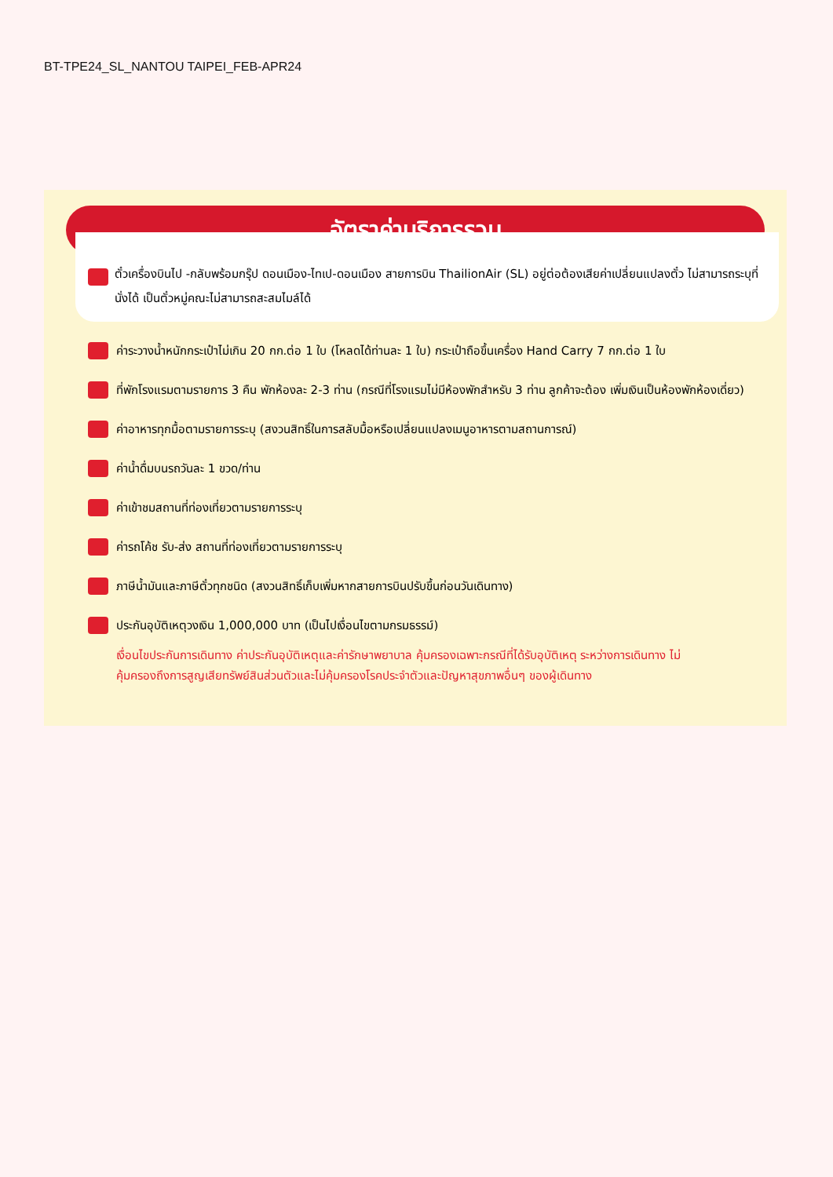BT-TPE24_SL_NANTOU TAIPEI_FEB-APR24
อัตราค่าบริการรวม
ตั๋วเครื่องบินไป -กลับพร้อมกรุ๊ป ดอนเมือง-ไทเป-ดอนเมือง สายการบิน ThailionAir (SL) อยู่ต่อต้องเสียค่าเปลี่ยนแปลงตั๋ว ไม่สามารถระบุที่นั่งได้ เป็นตั๋วหมู่คณะไม่สามารถสะสมไมล์ได้
ค่าระวางน้ำหนักกระเป๋าไม่เกิน 20 กก.ต่อ 1 ใบ (โหลดได้ท่านละ 1 ใบ) กระเป๋าถือขึ้นเครื่อง Hand Carry 7 กก.ต่อ 1 ใบ
ที่พักโรงแรมตามรายการ 3 คืน พักห้องละ 2-3 ท่าน (กรณีที่โรงแรมไม่มีห้องพักสำหรับ 3 ท่าน ลูกค้าจะต้อง เพิ่มเงินเป็นห้องพักห้องเดี่ยว)
ค่าอาหารทุกมื้อตามรายการระบุ (สงวนสิทธิ์ในการสลับมื้อหรือเปลี่ยนแปลงเมนูอาหารตามสถานการณ์)
ค่าน้ำดื่มบนรถวันละ 1 ขวด/ท่าน
ค่าเข้าชมสถานที่ท่องเที่ยวตามรายการระบุ
ค่ารถโค้ช รับ-ส่ง สถานที่ท่องเที่ยวตามรายการระบุ
ภาษีน้ำมันและภาษีตั๋วทุกชนิด (สงวนสิทธิ์เก็บเพิ่มหากสายการบินปรับขึ้นก่อนวันเดินทาง)
ประกันอุบัติเหตุวงเงิน 1,000,000 บาท (เป็นไปเงื่อนไขตามกรมธรรม์)
เงื่อนไขประกันการเดินทาง ค่าประกันอุบัติเหตุและค่ารักษาพยาบาล คุ้มครองเฉพาะกรณีที่ได้รับอุบัติเหตุ ระหว่างการเดินทาง ไม่คุ้มครองถึงการสูญเสียทรัพย์สินส่วนตัวและไม่คุ้มครองโรคประจำตัวและปัญหาสุขภาพอื่นๆ ของผู้เดินทาง